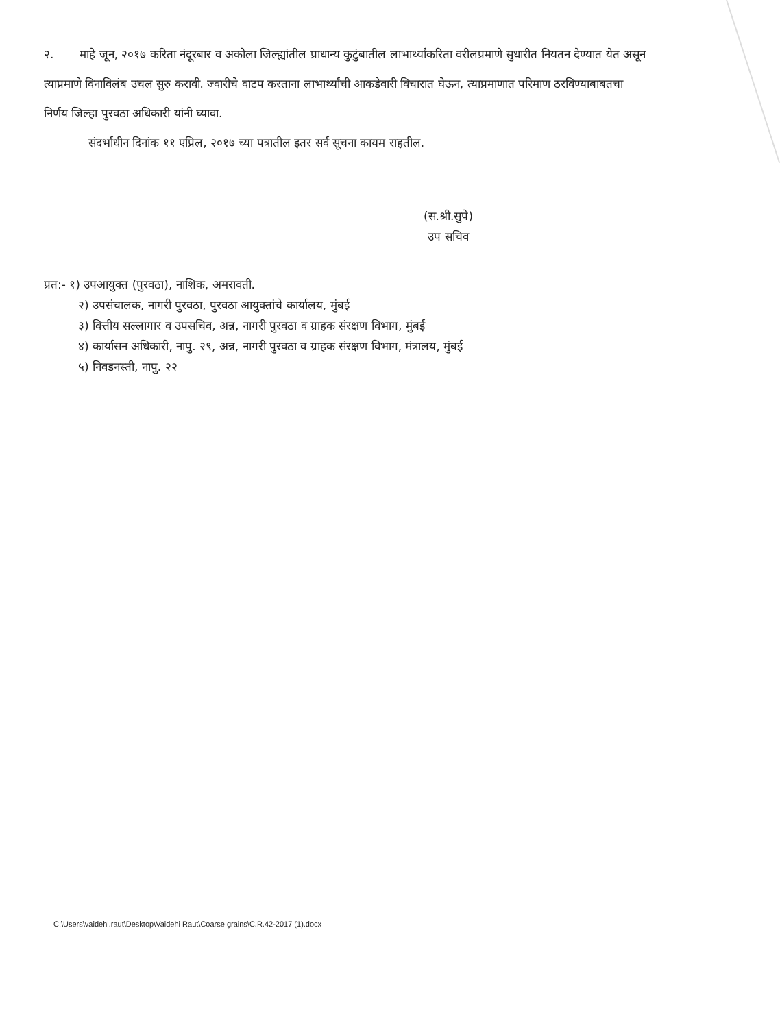२. माहे जून, २०१७ करिता नंदूरबार व अकोला जिल्ह्यांतील प्राधान्य कुटुंबातील लाभार्थ्यांकरिता वरीलप्रमाणे सुधारीत नियतन देण्यात येत असून त्याप्रमाणे विनाविलंब उचल सुरु करावी. ज्वारीचे वाटप करताना लाभार्थ्यांची आकडेवारी विचारात घेऊन, त्याप्रमाणात परिमाण ठरविण्याबाबतचा निर्णय जिल्हा पुरवठा अधिकारी यांनी घ्यावा.
संदर्भाधीन दिनांक ११ एप्रिल, २०१७ च्या पत्रातील इतर सर्व सूचना कायम राहतील.
(स.श्री.सुपे)
उप सचिव
प्रत:- १) उपआयुक्त (पुरवठा), नाशिक, अमरावती.
२) उपसंचालक, नागरी पुरवठा, पुरवठा आयुक्तांचे कार्यालय, मुंबई
३) वित्तीय सल्लागार व उपसचिव, अन्न, नागरी पुरवठा व ग्राहक संरक्षण विभाग, मुंबई
४) कार्यासन अधिकारी, नापु. २९, अन्न, नागरी पुरवठा व ग्राहक संरक्षण विभाग, मंत्रालय, मुंबई
५) निवडनस्ती, नापु. २२
C:\Users\vaidehi.raut\Desktop\Vaidehi Raut\Coarse grains\C.R.42-2017 (1).docx